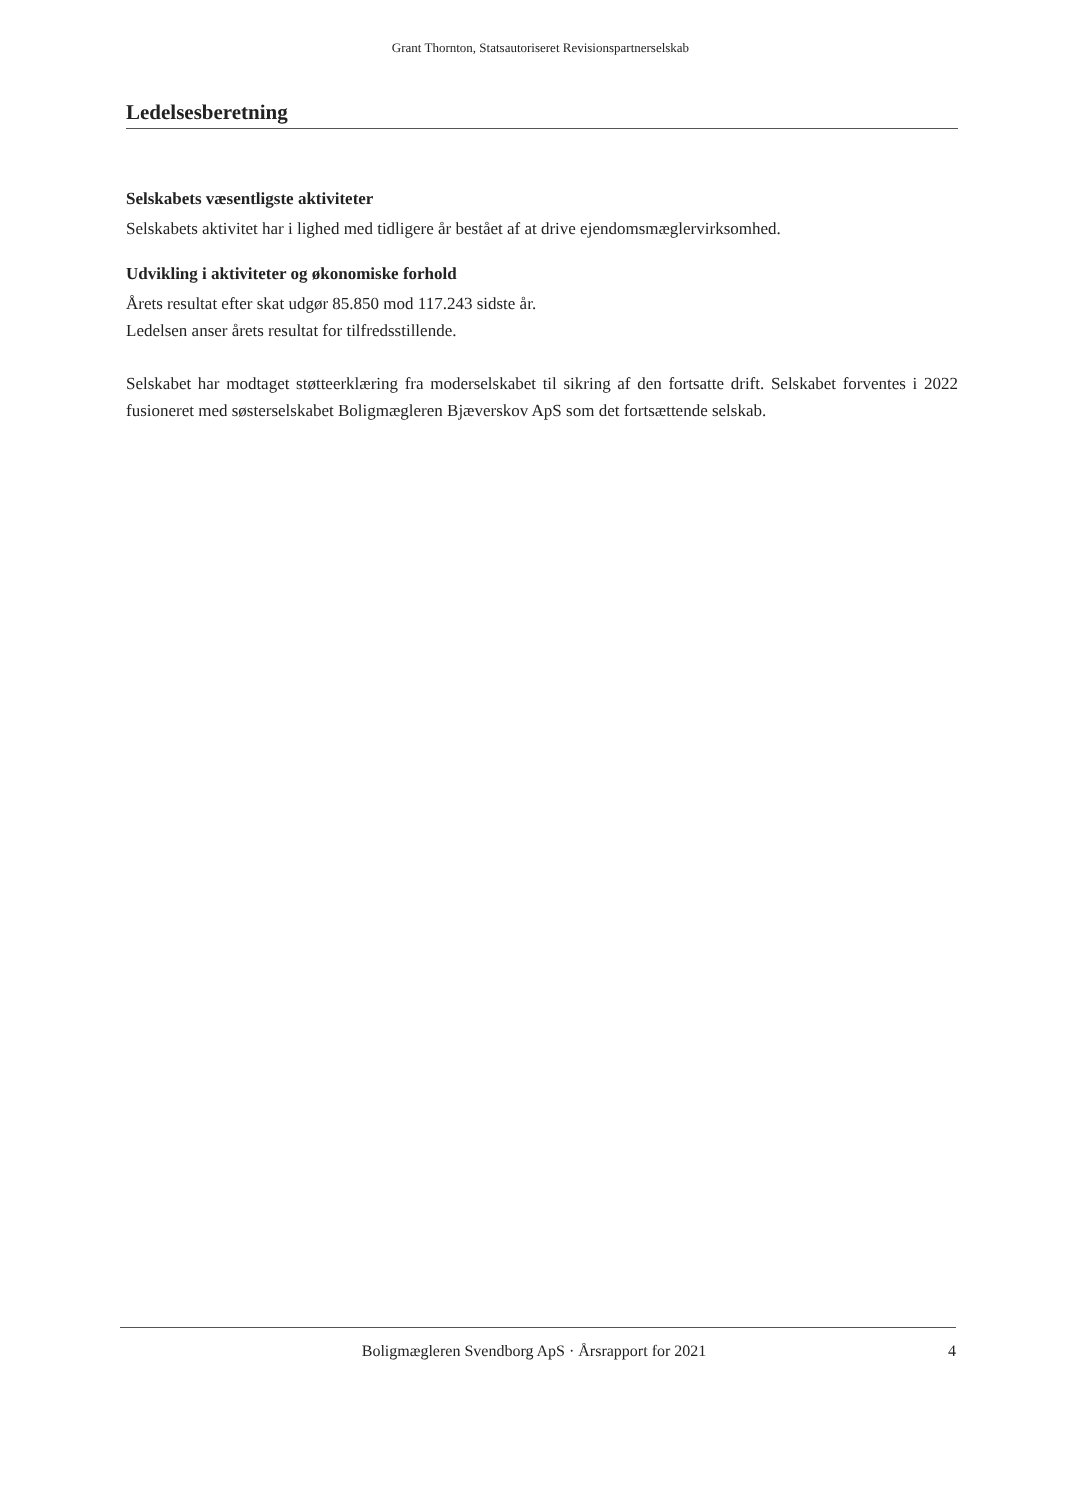Grant Thornton, Statsautoriseret Revisionspartnerselskab
Ledelsesberetning
Selskabets væsentligste aktiviteter
Selskabets aktivitet har i lighed med tidligere år bestået af at drive ejendomsmæglervirksomhed.
Udvikling i aktiviteter og økonomiske forhold
Årets resultat efter skat udgør 85.850 mod 117.243 sidste år.
Ledelsen anser årets resultat for tilfredsstillende.
Selskabet har modtaget støtteerklæring fra moderselskabet til sikring af den fortsatte drift. Selskabet forventes i 2022 fusioneret med søsterselskabet Boligmægleren Bjæverskov ApS som det fortsættende selskab.
Boligmægleren Svendborg ApS · Årsrapport for 2021 4